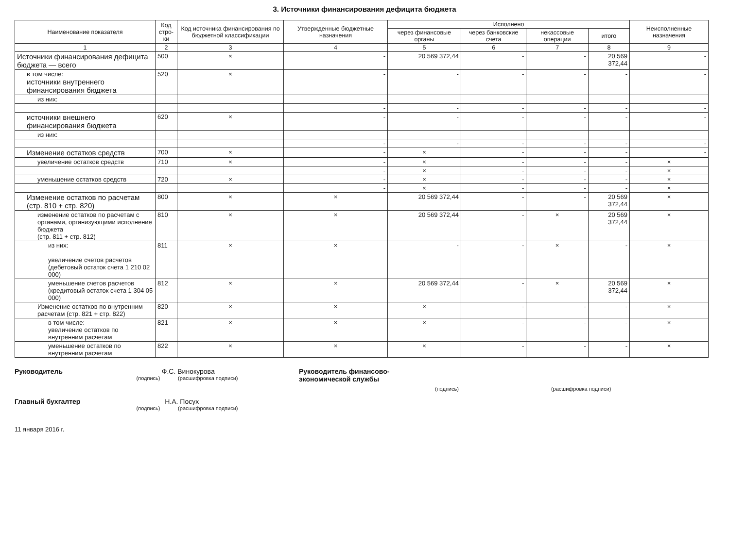3. Источники финансирования дефицита бюджета
| Наименование показателя | Код стро-ки | Код источника финансирования по бюджетной классификации | Утвержденные бюджетные назначения | Исполнено | | | | Неисполненные назначения |
| --- | --- | --- | --- | --- | --- | --- | --- | --- |
| | | | | через финансовые органы | через банковские счета | некассовые операции | итого | |
| 1 | 2 | 3 | 4 | 5 | 6 | 7 | 8 | 9 |
| Источники финансирования дефицита бюджета — всего | 500 | × | - | 20 569 372,44 | - | - | 20 569 372,44 | - |
| в том числе: источники внутреннего финансирования бюджета | 520 | × | - | - | - | - | - | - |
| из них: | | | | | | | | |
| | | | - | - | - | - | - | - |
| источники внешнего финансирования бюджета | 620 | × | - | - | - | - | - | - |
| из них: | | | | | | | | |
| | | | - | - | - | - | - | - |
| Изменение остатков средств | 700 | × | - | × | - | - | - | - |
| увеличение остатков средств | 710 | × | - | × | - | - | - | × |
| | | | - | × | - | - | - | × |
| уменьшение остатков средств | 720 | × | - | × | - | - | - | × |
| | | | - | × | - | - | - | × |
| Изменение остатков по расчетам (стр. 810 + стр. 820) | 800 | × | × | 20 569 372,44 | - | - | 20 569 372,44 | × |
| изменение остатков по расчетам с органами, организующими исполнение бюджета (стр. 811 + стр. 812) | 810 | × | × | 20 569 372,44 | - | × | 20 569 372,44 | × |
| из них: увеличение счетов расчетов (дебетовый остаток счета 1 210 02 000) | 811 | × | × | - | - | × | - | × |
| уменьшение счетов расчетов (кредитовый остаток счета 1 304 05 000) | 812 | × | × | 20 569 372,44 | - | × | 20 569 372,44 | × |
| Изменение остатков по внутренним расчетам (стр. 821 + стр. 822) | 820 | × | × | × | - | - | - | × |
| в том числе: увеличение остатков по внутренним расчетам | 821 | × | × | × | - | - | - | × |
| уменьшение остатков по внутренним расчетам | 822 | × | × | × | - | - | - | × |
Руководитель Ф.С. Винокурова
(подпись) (расшифровка подписи)
Главный бухгалтер Н.А. Посух
(подпись) (расшифровка подписи)
11 января 2016 г.
Руководитель финансово-
экономической службы
(подпись) (расшифровка подписи)